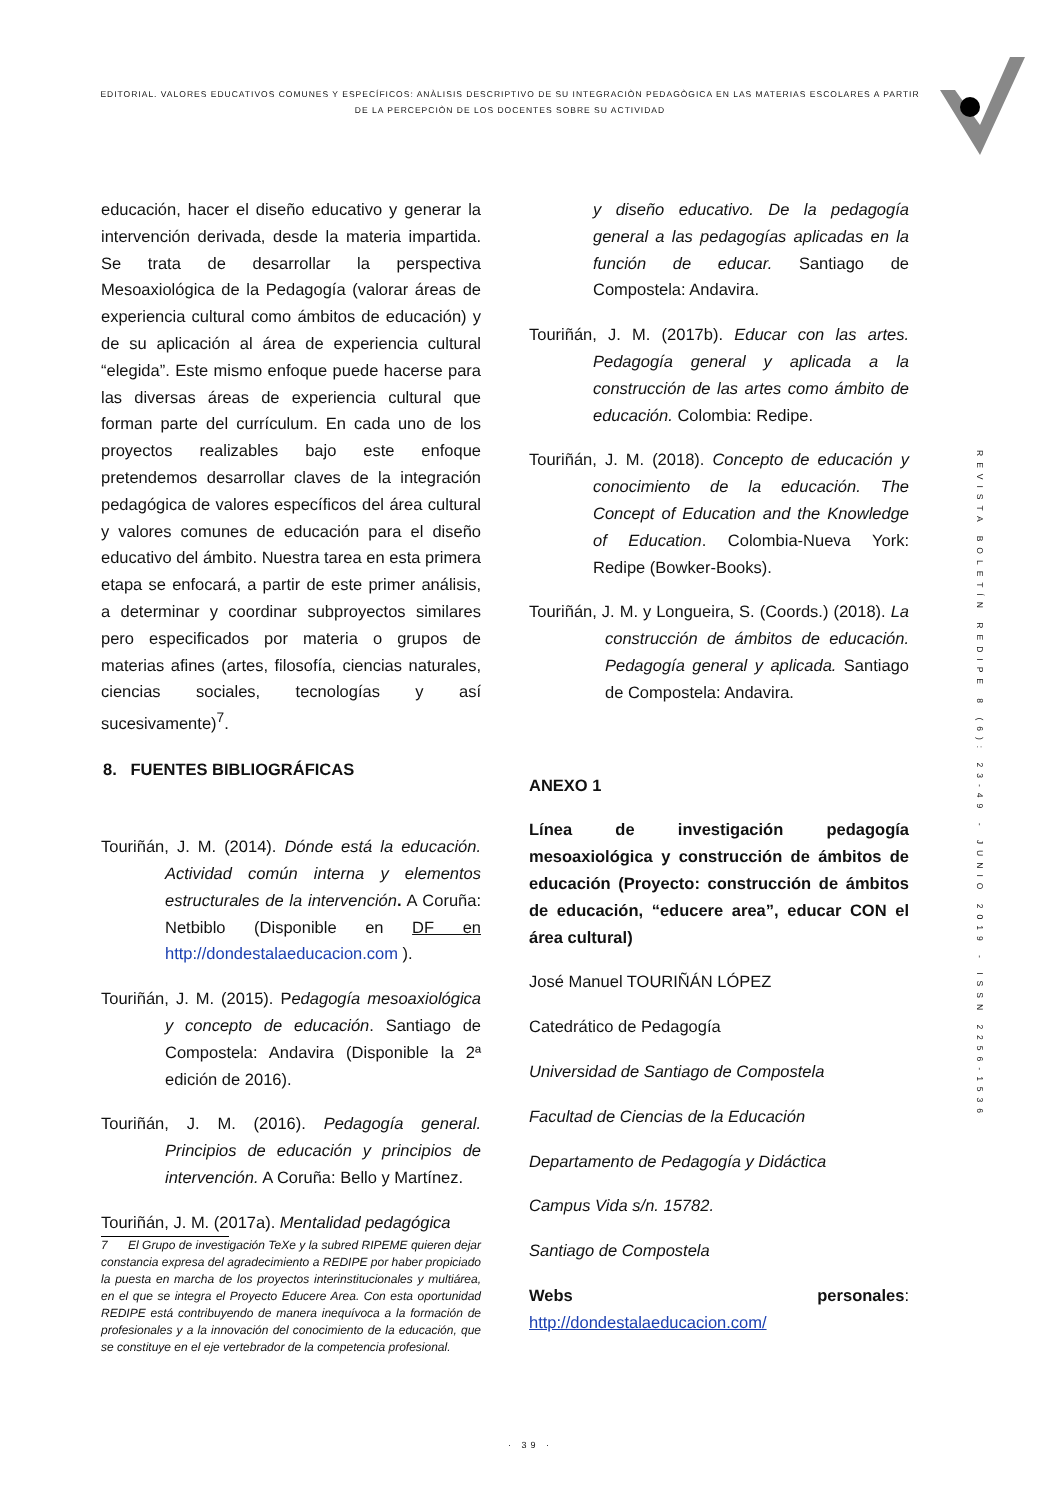EDITORIAL. VALORES EDUCATIVOS COMUNES Y ESPECÍFICOS: ANÀLISIS DESCRIPTIVO DE SU INTEGRACIÒN PEDAGÒGICA EN LAS MATERIAS ESCOLARES A PARTIR DE LA PERCEPCIÒN DE LOS DOCENTES SOBRE SU ACTIVIDAD
REVISTA BOLETÍN REDIPE 8 (6): 23-49 - JUNIO 2019 - ISSN 2256-1536
educación, hacer el diseño educativo y generar la intervención derivada, desde la materia impartida. Se trata de desarrollar la perspectiva Mesoaxiológica de la Pedagogía (valorar áreas de experiencia cultural como ámbitos de educación) y de su aplicación al área de experiencia cultural “elegida”. Este mismo enfoque puede hacerse para las diversas áreas de experiencia cultural que forman parte del currículum. En cada uno de los proyectos realizables bajo este enfoque pretendemos desarrollar claves de la integración pedagógica de valores específicos del área cultural y valores comunes de educación para el diseño educativo del ámbito. Nuestra tarea en esta primera etapa se enfocará, a partir de este primer análisis, a determinar y coordinar subproyectos similares pero especificados por materia o grupos de materias afines (artes, filosofía, ciencias naturales, ciencias sociales, tecnologías y así sucesivamente)<sup>7</sup>.
8. FUENTES BIBLIOGRÁFICAS
Touriñán, J. M. (2014). Dónde está la educación. Actividad común interna y elementos estructurales de la intervención. A Coruña: Netbiblo (Disponible en DF en http://dondestalaeducacion.com ).
Touriñán, J. M. (2015). Pedagogía mesoaxiológica y concepto de educación. Santiago de Compostela: Andavira (Disponible la 2ª edición de 2016).
Touriñán, J. M. (2016). Pedagogía general. Principios de educación y principios de intervención. A Coruña: Bello y Martínez.
Touriñán, J. M. (2017a). Mentalidad pedagógica
7 El Grupo de investigación TeXe y la subred RIPEME quieren dejar constancia expresa del agradecimiento a REDIPE por haber propiciado la puesta en marcha de los proyectos interinstitucionales y multiárea, en el que se integra el Proyecto Educere Area. Con esta oportunidad REDIPE está contribuyendo de manera inequívoca a la formación de profesionales y a la innovación del conocimiento de la educación, que se constituye en el eje vertebrador de la competencia profesional.
y diseño educativo. De la pedagogía general a las pedagogías aplicadas en la función de educar. Santiago de Compostela: Andavira.
Touriñán, J. M. (2017b). Educar con las artes. Pedagogía general y aplicada a la construcción de las artes como ámbito de educación. Colombia: Redipe.
Touriñán, J. M. (2018). Concepto de educación y conocimiento de la educación. The Concept of Education and the Knowledge of Education. Colombia-Nueva York: Redipe (Bowker-Books).
Touriñán, J. M. y Longueira, S. (Coords.) (2018). La construcción de ámbitos de educación. Pedagogía general y aplicada. Santiago de Compostela: Andavira.
ANEXO 1
Línea de investigación pedagogía mesoaxiológica y construcción de ámbitos de educación (Proyecto: construcción de ámbitos de educación, “educere area”, educar CON el área cultural)
José Manuel TOURIÑÁN LÓPEZ
Catedrático de Pedagogía
Universidad de Santiago de Compostela
Facultad de Ciencias de la Educación
Departamento de Pedagogía y Didáctica
Campus Vida s/n. 15782.
Santiago de Compostela
Webs personales: http://dondestalaeducacion.com/
· 39 ·